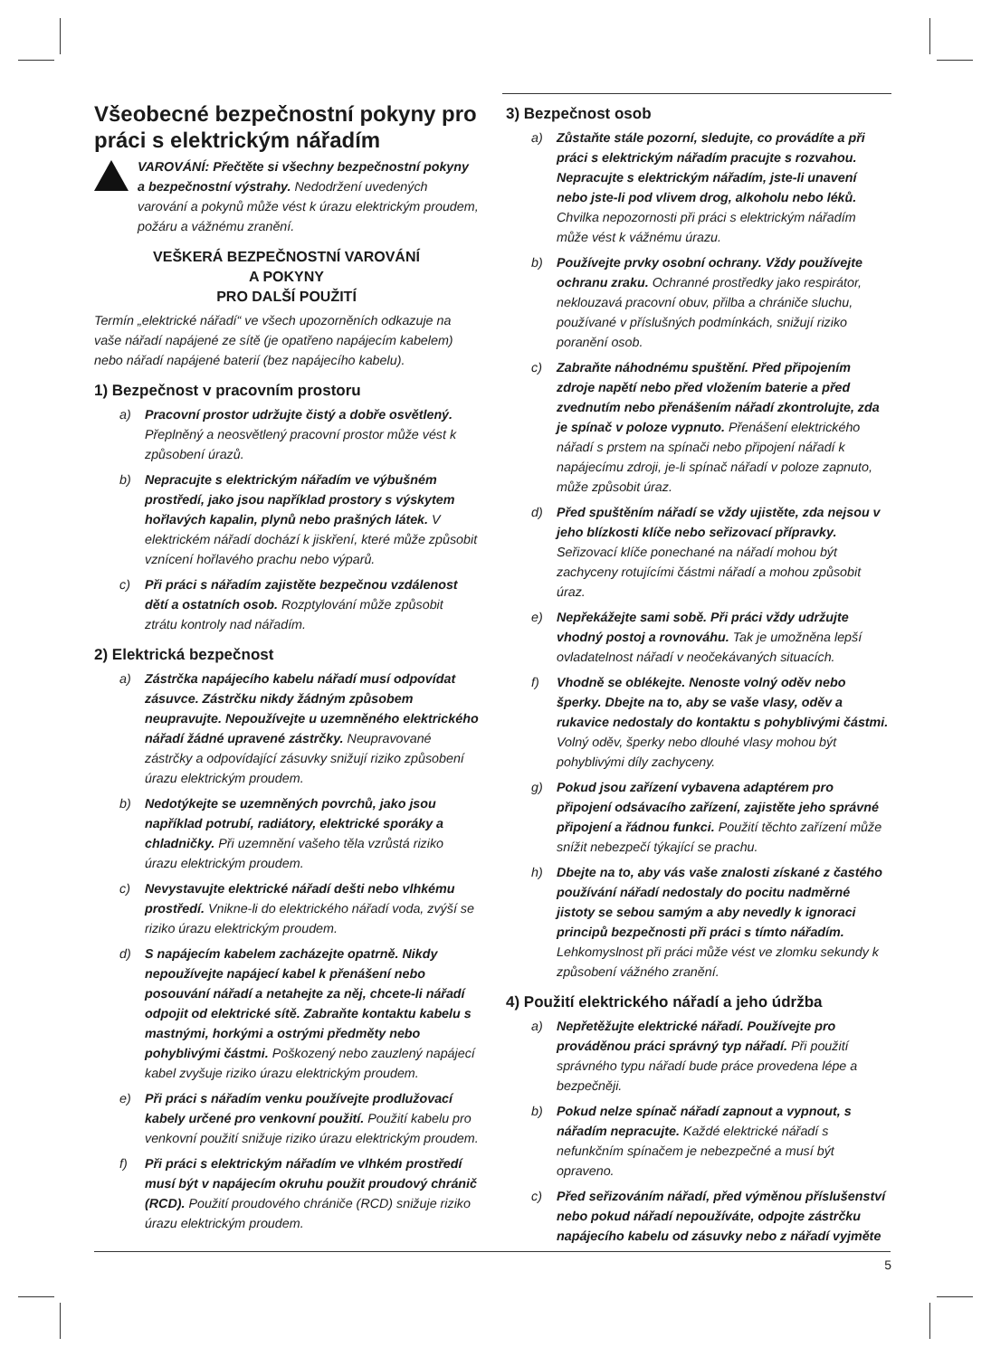Všeobecné bezpečnostní pokyny pro práci s elektrickým nářadím
VAROVÁNÍ: Přečtěte si všechny bezpečnostní pokyny a bezpečnostní výstrahy. Nedodržení uvedených varování a pokynů může vést k úrazu elektrickým proudem, požáru a vážnému zranění.
VEŠKERÁ BEZPEČNOSTNÍ VAROVÁNÍ
A POKYNY
PRO DALŠÍ POUŽITÍ
Termín „elektrické nářadí“ ve všech upozorněních odkazuje na vaše nářadí napájené ze sítě (je opatřeno napájecím kabelem) nebo nářadí napájené baterií (bez napájecího kabelu).
1) Bezpečnost v pracovním prostoru
a) Pracovní prostor udržujte čistý a dobře osvětlený. Přeplněný a neosvětlený pracovní prostor může vést k způsobení úrazů.
b) Nepracujte s elektrickým nářadím ve výbušném prostředí, jako jsou například prostory s výskytem hořlavých kapalin, plynů nebo prašných látek. V elektrickém nářadí dochází k jiskření, které může způsobit vznícení hořlavého prachu nebo výparů.
c) Při práci s nářadím zajistěte bezpečnou vzdálenost dětí a ostatních osob. Rozptylování může způsobit ztrátu kontroly nad nářadím.
2) Elektrická bezpečnost
a) Zástrčka napájecího kabelu nářadí musí odpovídat zásuvce. Zástrčku nikdy žádným způsobem neupravujte. Nepoužívejte u uzemněného elektrického nářadí žádné upravené zástrčky. Neupravované zástrčky a odpovídající zásuvky snižují riziko způsobení úrazu elektrickým proudem.
b) Nedotýkejte se uzemněných povrchů, jako jsou například potrubí, radiátory, elektrické sporáky a chladničky. Při uzemnění vašeho těla vzrůstá riziko úrazu elektrickým proudem.
c) Nevystavujte elektrické nářadí dešti nebo vlhkému prostředí. Vnikne-li do elektrického nářadí voda, zvýší se riziko úrazu elektrickým proudem.
d) S napájecím kabelem zacházejte opatrně. Nikdy nepoužívejte napájecí kabel k přenášení nebo posouvání nářadí a netahejte za něj, chcete-li nářadí odpojit od elektrické sítě. Zabraňte kontaktu kabelu s mastnými, horkými a ostrými předměty nebo pohyblivými částmi. Poškozený nebo zauzlený napájecí kabel zvyšuje riziko úrazu elektrickým proudem.
e) Při práci s nářadím venku používejte prodlužovací kabely určené pro venkovní použití. Použití kabelu pro venkovní použití snižuje riziko úrazu elektrickým proudem.
f) Při práci s elektrickým nářadím ve vlhkém prostředí musí být v napájecím okruhu použit proudový chránič (RCD). Použití proudového chrániče (RCD) snižuje riziko úrazu elektrickým proudem.
3) Bezpečnost osob
a) Zůstaňte stále pozorní, sledujte, co provádíte a při práci s elektrickým nářadím pracujte s rozvahou. Nepracujte s elektrickým nářadím, jste-li unavení nebo jste-li pod vlivem drog, alkoholu nebo léků. Chvilka nepozornosti při práci s elektrickým nářadím může vést k vážnému úrazu.
b) Používejte prvky osobní ochrany. Vždy používejte ochranu zraku. Ochranné prostředky jako respirátor, neklouzavá pracovní obuv, přilba a chrániče sluchu, používané v příslušných podmínkách, snižují riziko poranění osob.
c) Zabraňte náhodnému spuštění. Před připojením zdroje napětí nebo před vložením baterie a před zvednutím nebo přenášením nářadí zkontrolujte, zda je spínač v poloze vypnuto. Přenášení elektrického nářadí s prstem na spínači nebo připojení nářadí k napájecímu zdroji, je-li spínač nářadí v poloze zapnuto, může způsobit úraz.
d) Před spuštěním nářadí se vždy ujistěte, zda nejsou v jeho blízkosti klíče nebo seřizovací přípravky. Seřizovací klíče ponechané na nářadí mohou být zachyceny rotujícími částmi nářadí a mohou způsobit úraz.
e) Nepřekážejte sami sobě. Při práci vždy udržujte vhodný postoj a rovnováhu. Tak je umožněna lepší ovladatelnost nářadí v neočekávaných situacích.
f) Vhodně se oblékejte. Nenoste volný oděv nebo šperky. Dbejte na to, aby se vaše vlasy, oděv a rukavice nedostaly do kontaktu s pohyblivými částmi. Volný oděv, šperky nebo dlouhé vlasy mohou být pohyblivými díly zachyceny.
g) Pokud jsou zařízení vybavena adaptérem pro připojení odsávacího zařízení, zajistěte jeho správné připojení a řádnou funkci. Použití těchto zařízení může snížit nebezpečí týkající se prachu.
h) Dbejte na to, aby vás vaše znalosti získané z častého používání nářadí nedostaly do pocitu nadměrné jistoty se sebou samým a aby nevedly k ignoraci principů bezpečnosti při práci s tímto nářadím. Lehkomyslnost při práci může vést ve zlomku sekundy k způsobení vážného zranění.
4) Použití elektrického nářadí a jeho údržba
a) Nepřetěžujte elektrické nářadí. Používejte pro prováděnou práci správný typ nářadí. Při použití správného typu nářadí bude práce provedena lépe a bezpečněji.
b) Pokud nelze spínač nářadí zapnout a vypnout, s nářadím nepracujte. Každé elektrické nářadí s nefunkčním spínačem je nebezpečné a musí být opraveno.
c) Před seřizováním nářadí, před výměnou příslušenství nebo pokud nářadí nepoužíváte, odpojte zástrčku napájecího kabelu od zásuvky nebo z nářadí vyjměte
5